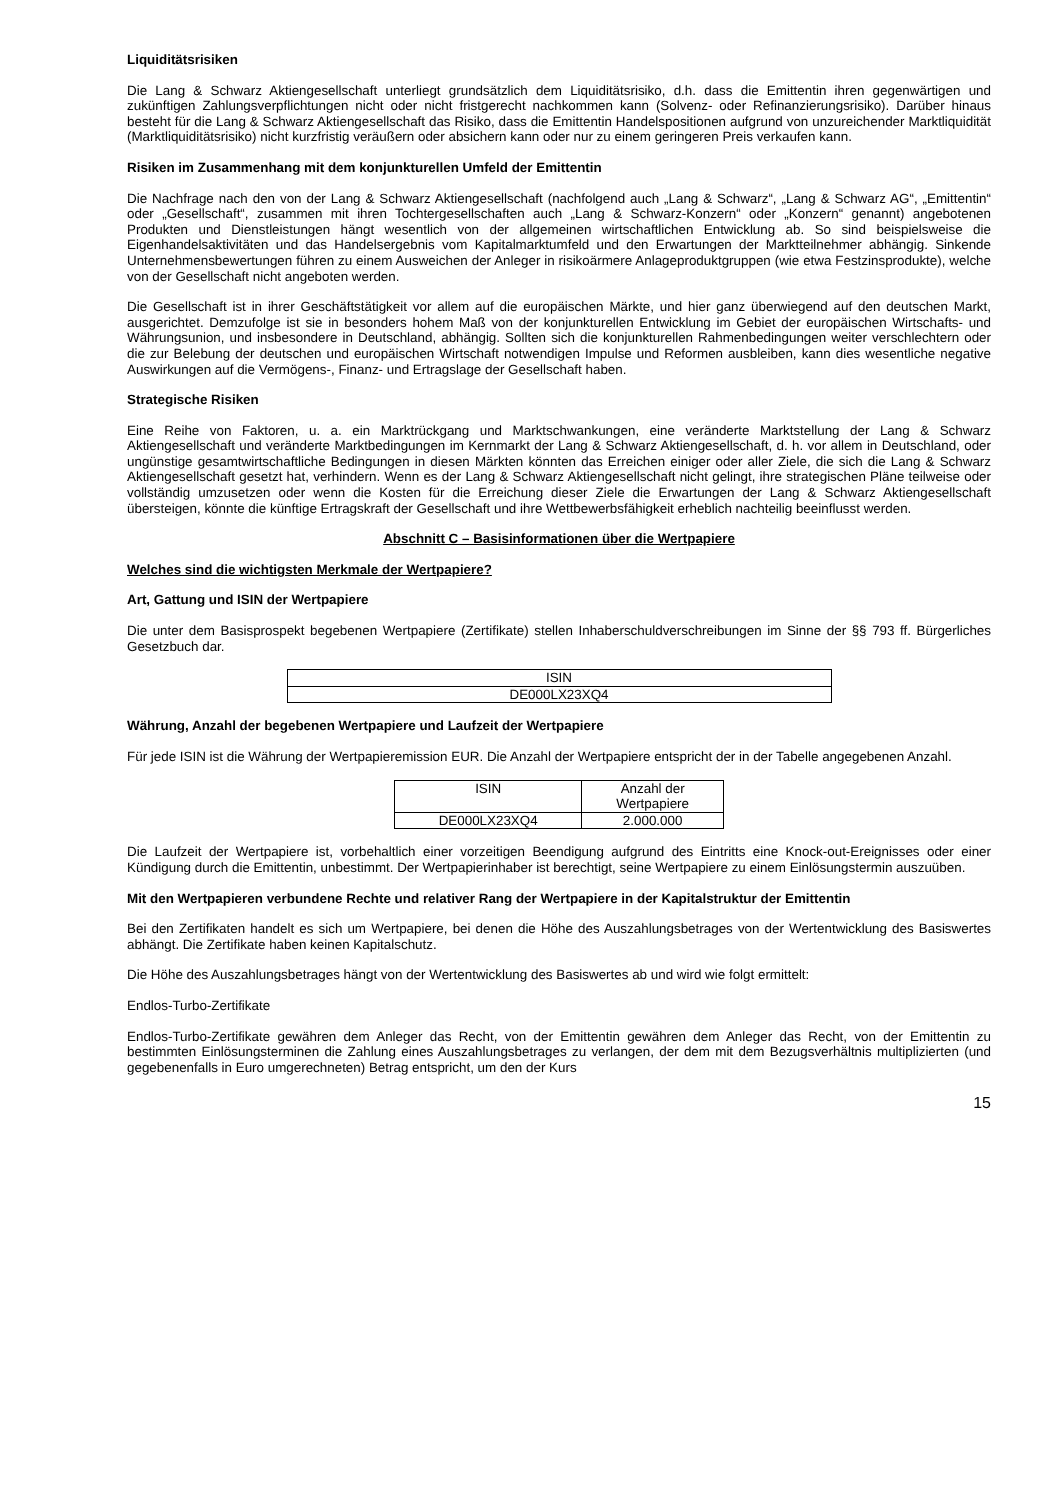Liquiditätsrisiken
Die Lang & Schwarz Aktiengesellschaft unterliegt grundsätzlich dem Liquiditätsrisiko, d.h. dass die Emittentin ihren gegenwärtigen und zukünftigen Zahlungsverpflichtungen nicht oder nicht fristgerecht nachkommen kann (Solvenz- oder Refinanzierungsrisiko). Darüber hinaus besteht für die Lang & Schwarz Aktiengesellschaft das Risiko, dass die Emittentin Handelspositionen aufgrund von unzureichender Marktliquidität (Marktliquiditätsrisiko) nicht kurzfristig veräußern oder absichern kann oder nur zu einem geringeren Preis verkaufen kann.
Risiken im Zusammenhang mit dem konjunkturellen Umfeld der Emittentin
Die Nachfrage nach den von der Lang & Schwarz Aktiengesellschaft (nachfolgend auch „Lang & Schwarz“, „Lang & Schwarz AG“, „Emittentin“ oder „Gesellschaft“, zusammen mit ihren Tochtergesellschaften auch „Lang & Schwarz-Konzern“ oder „Konzern“ genannt) angebotenen Produkten und Dienstleistungen hängt wesentlich von der allgemeinen wirtschaftlichen Entwicklung ab. So sind beispielsweise die Eigenhandelsaktivitäten und das Handelsergebnis vom Kapitalmarktumfeld und den Erwartungen der Marktteilnehmer abhängig. Sinkende Unternehmensbewertungen führen zu einem Ausweichen der Anleger in risikoärmere Anlageproduktgruppen (wie etwa Festzinsprodukte), welche von der Gesellschaft nicht angeboten werden.
Die Gesellschaft ist in ihrer Geschäftstätigkeit vor allem auf die europäischen Märkte, und hier ganz überwiegend auf den deutschen Markt, ausgerichtet. Demzufolge ist sie in besonders hohem Maß von der konjunkturellen Entwicklung im Gebiet der europäischen Wirtschafts- und Währungsunion, und insbesondere in Deutschland, abhängig. Sollten sich die konjunkturellen Rahmenbedingungen weiter verschlechtern oder die zur Belebung der deutschen und europäischen Wirtschaft notwendigen Impulse und Reformen ausbleiben, kann dies wesentliche negative Auswirkungen auf die Vermögens-, Finanz- und Ertragslage der Gesellschaft haben.
Strategische Risiken
Eine Reihe von Faktoren, u. a. ein Marktrückgang und Marktschwankungen, eine veränderte Marktstellung der Lang & Schwarz Aktiengesellschaft und veränderte Marktbedingungen im Kernmarkt der Lang & Schwarz Aktiengesellschaft, d. h. vor allem in Deutschland, oder ungünstige gesamtwirtschaftliche Bedingungen in diesen Märkten könnten das Erreichen einiger oder aller Ziele, die sich die Lang & Schwarz Aktiengesellschaft gesetzt hat, verhindern. Wenn es der Lang & Schwarz Aktiengesellschaft nicht gelingt, ihre strategischen Pläne teilweise oder vollständig umzusetzen oder wenn die Kosten für die Erreichung dieser Ziele die Erwartungen der Lang & Schwarz Aktiengesellschaft übersteigen, könnte die künftige Ertragskraft der Gesellschaft und ihre Wettbewerbsfähigkeit erheblich nachteilig beeinflusst werden.
Abschnitt C – Basisinformationen über die Wertpapiere
Welches sind die wichtigsten Merkmale der Wertpapiere?
Art, Gattung und ISIN der Wertpapiere
Die unter dem Basisprospekt begebenen Wertpapiere (Zertifikate) stellen Inhaberschuldverschreibungen im Sinne der §§ 793 ff. Bürgerliches Gesetzbuch dar.
| ISIN |
| DE000LX23XQ4 |
Währung, Anzahl der begebenen Wertpapiere und Laufzeit der Wertpapiere
Für jede ISIN ist die Währung der Wertpapieremission EUR. Die Anzahl der Wertpapiere entspricht der in der Tabelle angegebenen Anzahl.
| ISIN | Anzahl der Wertpapiere |
| DE000LX23XQ4 | 2.000.000 |
Die Laufzeit der Wertpapiere ist, vorbehaltlich einer vorzeitigen Beendigung aufgrund des Eintritts eine Knock-out-Ereignisses oder einer Kündigung durch die Emittentin, unbestimmt. Der Wertpapierinhaber ist berechtigt, seine Wertpapiere zu einem Einlösungstermin auszuüben.
Mit den Wertpapieren verbundene Rechte und relativer Rang der Wertpapiere in der Kapitalstruktur der Emittentin
Bei den Zertifikaten handelt es sich um Wertpapiere, bei denen die Höhe des Auszahlungsbetrages von der Wertentwicklung des Basiswertes abhängt. Die Zertifikate haben keinen Kapitalschutz.
Die Höhe des Auszahlungsbetrages hängt von der Wertentwicklung des Basiswertes ab und wird wie folgt ermittelt:
Endlos-Turbo-Zertifikate
Endlos-Turbo-Zertifikate gewähren dem Anleger das Recht, von der Emittentin gewähren dem Anleger das Recht, von der Emittentin zu bestimmten Einlösungsterminen die Zahlung eines Auszahlungsbetrages zu verlangen, der dem mit dem Bezugsverhältnis multiplizierten (und gegebenenfalls in Euro umgerechneten) Betrag entspricht, um den der Kurs
15